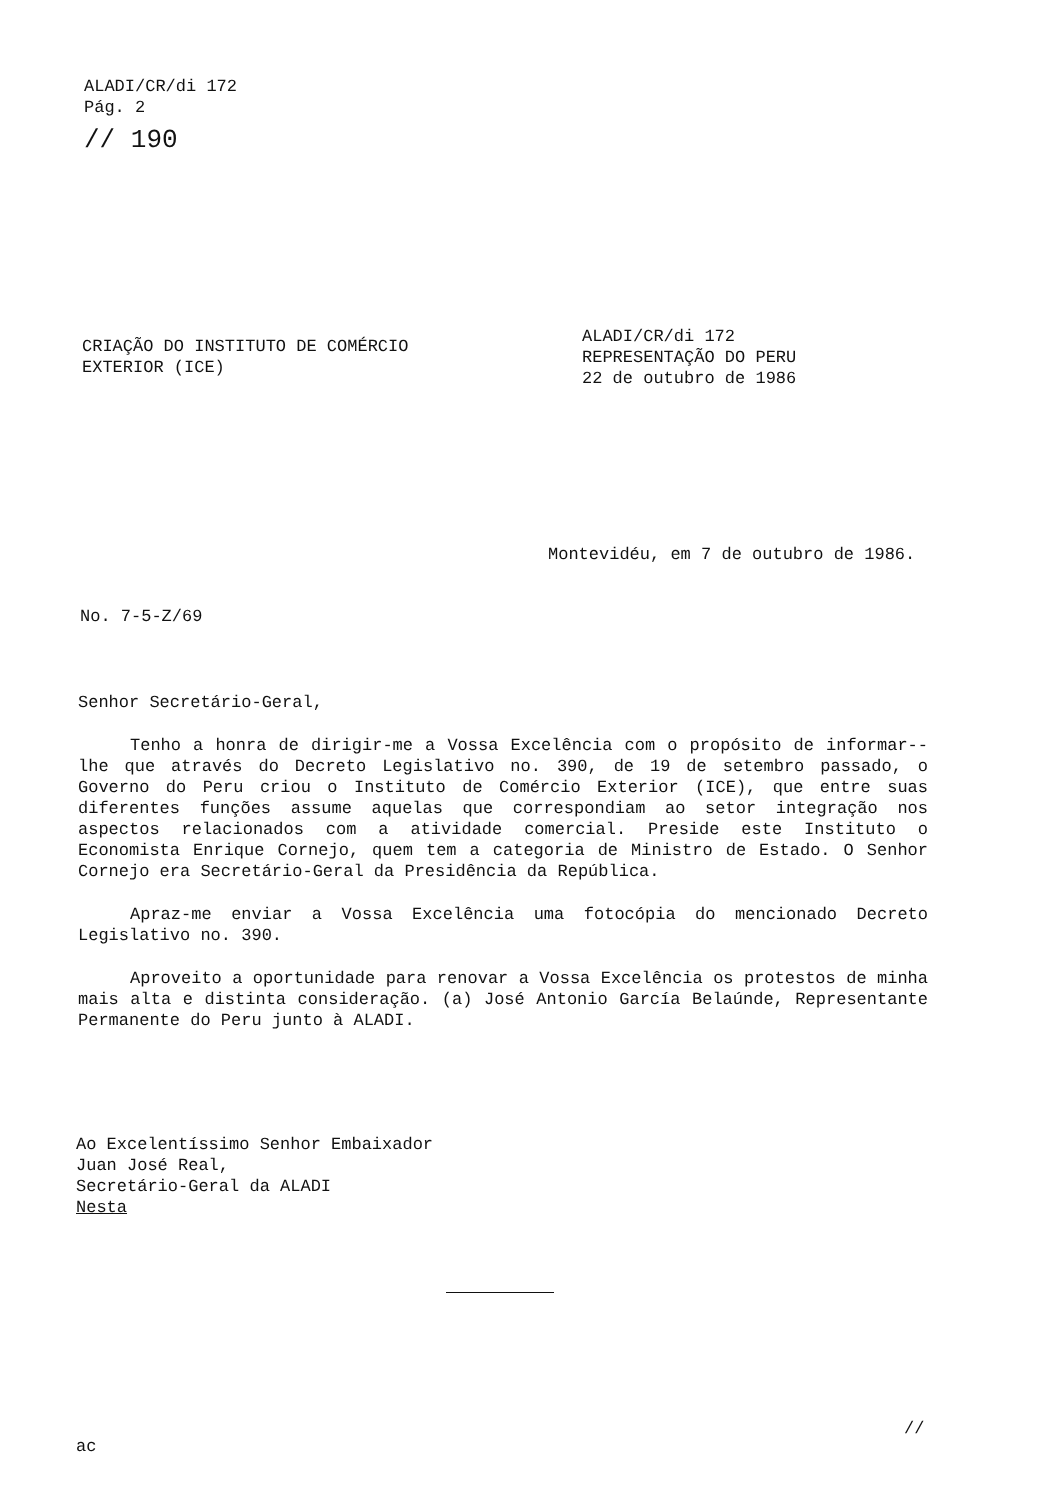ALADI/CR/di 172
Pág. 2
// 190
CRIAÇÃO DO INSTITUTO DE COMÉRCIO
EXTERIOR (ICE)
ALADI/CR/di 172
REPRESENTAÇÃO DO PERU
22 de outubro de 1986
Montevidéu, em 7 de outubro de 1986.
No. 7-5-Z/69
Senhor Secretário-Geral,
Tenho a honra de dirigir-me a Vossa Excelência com o propósito de informar--lhe que através do Decreto Legislativo no. 390, de 19 de setembro passado, o Governo do Peru criou o Instituto de Comércio Exterior (ICE), que entre suas diferentes funções assume aquelas que correspondiam ao setor integração nos aspectos relacionados com a atividade comercial. Preside este Instituto o Economista Enrique Cornejo, quem tem a categoria de Ministro de Estado. O Senhor Cornejo era Secretário-Geral da Presidência da República.
Apraz-me enviar a Vossa Excelência uma fotocópia do mencionado Decreto Legislativo no. 390.
Aproveito a oportunidade para renovar a Vossa Excelência os protestos de minha mais alta e distinta consideração. (a) José Antonio García Belaúnde, Representante Permanente do Peru junto à ALADI.
Ao Excelentíssimo Senhor Embaixador
Juan José Real,
Secretário-Geral da ALADI
Nesta
//
ac